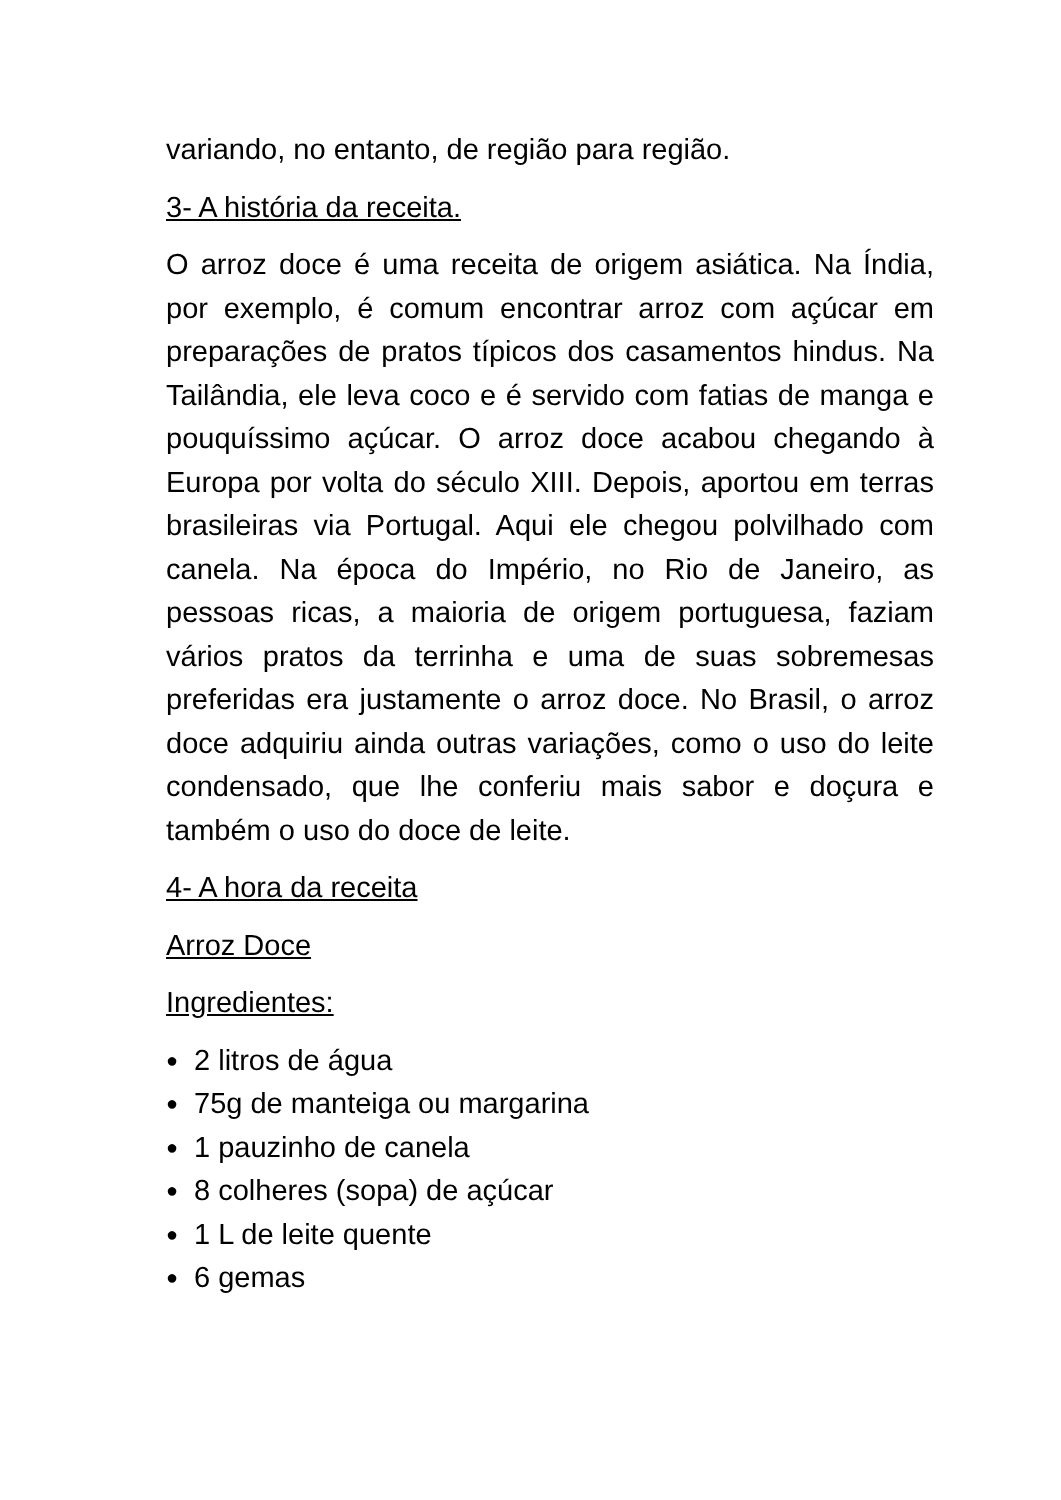variando, no entanto, de região para região.
3- A história da receita.
O arroz doce é uma receita de origem asiática. Na Índia, por exemplo, é comum encontrar arroz com açúcar em preparações de pratos típicos dos casamentos hindus. Na Tailândia, ele leva coco e é servido com fatias de manga e pouquíssimo açúcar. O arroz doce acabou chegando à Europa por volta do século XIII. Depois, aportou em terras brasileiras via Portugal. Aqui ele chegou polvilhado com canela. Na época do Império, no Rio de Janeiro, as pessoas ricas, a maioria de origem portuguesa, faziam vários pratos da terrinha e uma de suas sobremesas preferidas era justamente o arroz doce. No Brasil, o arroz doce adquiriu ainda outras variações, como o uso do leite condensado, que lhe conferiu mais sabor e doçura e também o uso do doce de leite.
4- A hora da receita
Arroz Doce
Ingredientes:
● 2 litros de água
● 75g de manteiga ou margarina
● 1 pauzinho de canela
● 8 colheres (sopa) de açúcar
● 1 L de leite quente
● 6 gemas